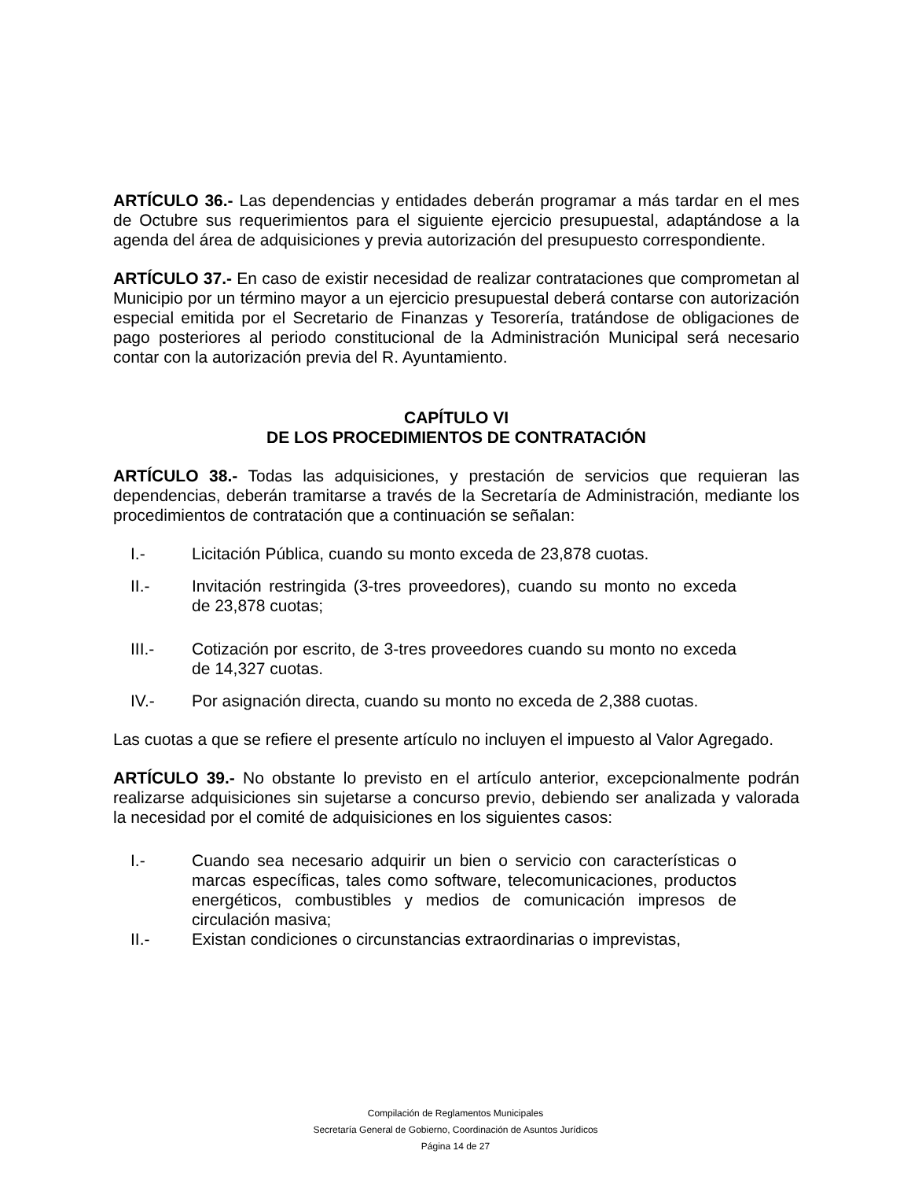ARTÍCULO 36.- Las dependencias y entidades deberán programar a más tardar en el mes de Octubre sus requerimientos para el siguiente ejercicio presupuestal, adaptándose a la agenda del área de adquisiciones y previa autorización del presupuesto correspondiente.
ARTÍCULO 37.- En caso de existir necesidad de realizar contrataciones que comprometan al Municipio por un término mayor a un ejercicio presupuestal deberá contarse con autorización especial emitida por el Secretario de Finanzas y Tesorería, tratándose de obligaciones de pago posteriores al periodo constitucional de la Administración Municipal será necesario contar con la autorización previa del R. Ayuntamiento.
CAPÍTULO VI
DE LOS PROCEDIMIENTOS DE CONTRATACIÓN
ARTÍCULO 38.- Todas las adquisiciones, y prestación de servicios que requieran las dependencias, deberán tramitarse a través de la Secretaría de Administración, mediante los procedimientos de contratación que a continuación se señalan:
I.- Licitación Pública, cuando su monto exceda de 23,878 cuotas.
II.- Invitación restringida (3-tres proveedores), cuando su monto no exceda de 23,878 cuotas;
III.- Cotización por escrito, de 3-tres proveedores cuando su monto no exceda de 14,327 cuotas.
IV.- Por asignación directa, cuando su monto no exceda de 2,388 cuotas.
Las cuotas a que se refiere el presente artículo no incluyen el impuesto al Valor Agregado.
ARTÍCULO 39.- No obstante lo previsto en el artículo anterior, excepcionalmente podrán realizarse adquisiciones sin sujetarse a concurso previo, debiendo ser analizada y valorada la necesidad por el comité de adquisiciones en los siguientes casos:
I.- Cuando sea necesario adquirir un bien o servicio con características o marcas específicas, tales como software, telecomunicaciones, productos energéticos, combustibles y medios de comunicación impresos de circulación masiva;
II.- Existan condiciones o circunstancias extraordinarias o imprevistas,
Compilación de Reglamentos Municipales
Secretaría General de Gobierno, Coordinación de Asuntos Jurídicos
Página 14 de 27